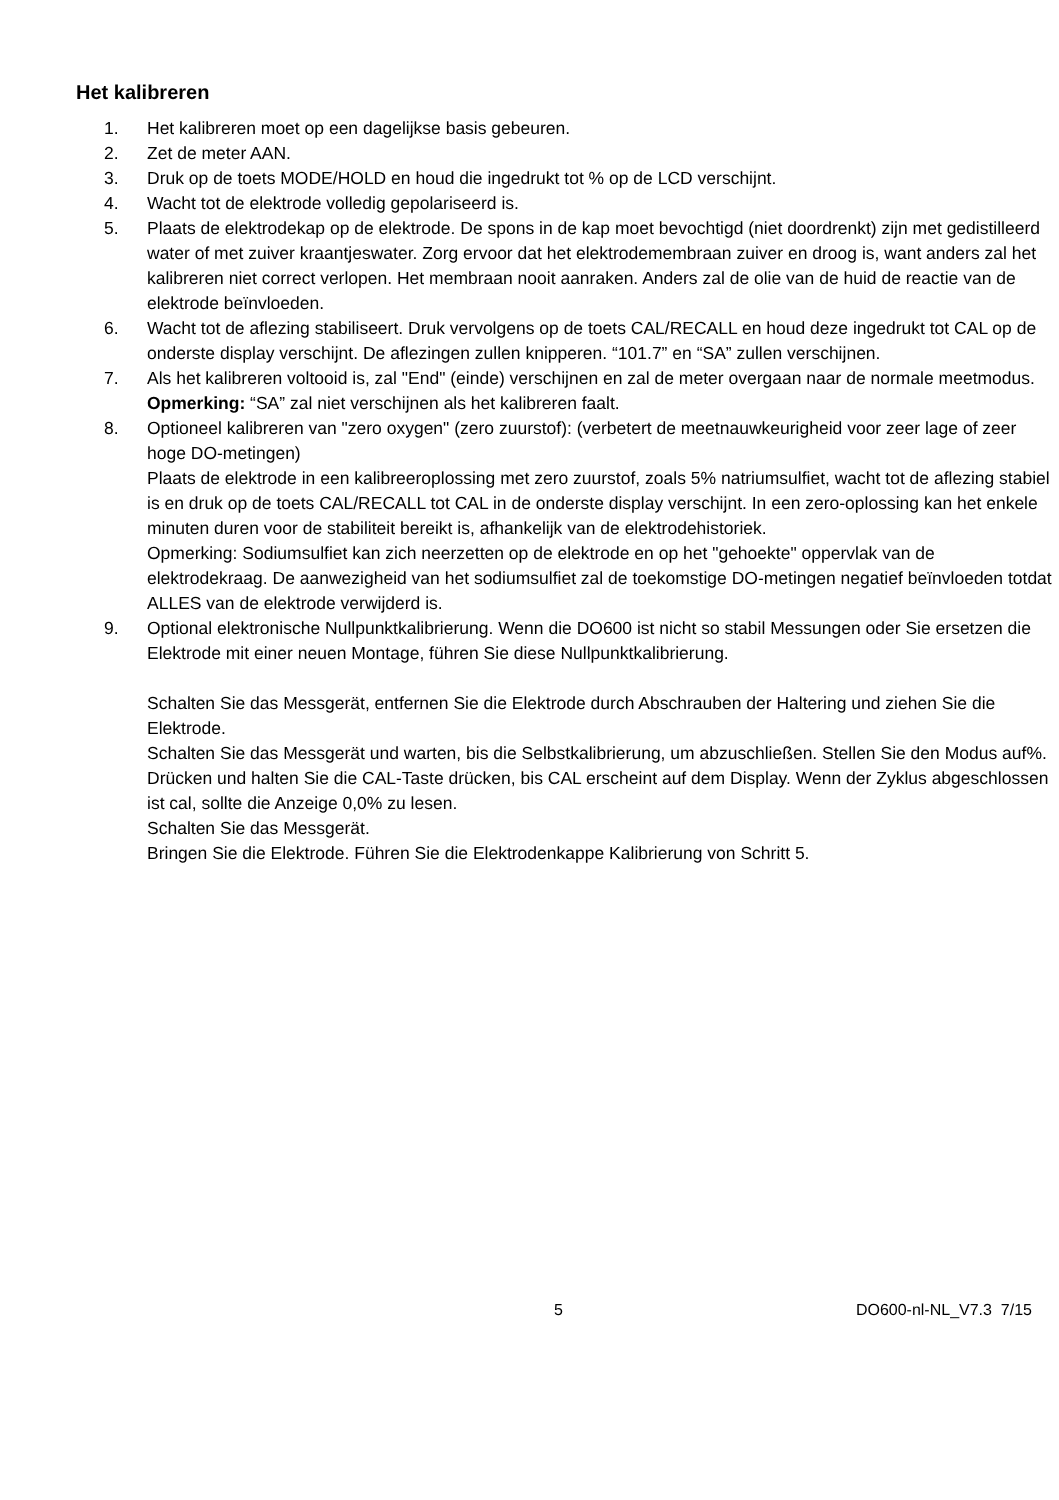Het kalibreren
1. Het kalibreren moet op een dagelijkse basis gebeuren.
2. Zet de meter AAN.
3. Druk op de toets MODE/HOLD en houd die ingedrukt tot % op de LCD verschijnt.
4. Wacht tot de elektrode volledig gepolariseerd is.
5. Plaats de elektrodekap op de elektrode. De spons in de kap moet bevochtigd (niet doordrenkt) zijn met gedistilleerd water of met zuiver kraantjeswater. Zorg ervoor dat het elektrodemembraan zuiver en droog is, want anders zal het kalibreren niet correct verlopen. Het membraan nooit aanraken. Anders zal de olie van de huid de reactie van de elektrode beïnvloeden.
6. Wacht tot de aflezing stabiliseert. Druk vervolgens op de toets CAL/RECALL en houd deze ingedrukt tot CAL op de onderste display verschijnt. De aflezingen zullen knipperen. “101.7” en “SA” zullen verschijnen.
7. Als het kalibreren voltooid is, zal "End" (einde) verschijnen en zal de meter overgaan naar de normale meetmodus.
Opmerking: “SA” zal niet verschijnen als het kalibreren faalt.
8. Optioneel kalibreren van "zero oxygen" (zero zuurstof): (verbetert de meetnauwkeurigheid voor zeer lage of zeer hoge DO-metingen)
Plaats de elektrode in een kalibreeroplossing met zero zuurstof, zoals 5% natriumsulfiet, wacht tot de aflezing stabiel is en druk op de toets CAL/RECALL tot CAL in de onderste display verschijnt. In een zero-oplossing kan het enkele minuten duren voor de stabiliteit bereikt is, afhankelijk van de elektrodehistoriek.
Opmerking: Sodiumsulfiet kan zich neerzetten op de elektrode en op het "gehoekte" oppervlak van de elektrodekraag. De aanwezigheid van het sodiumsulfiet zal de toekomstige DO-metingen negatief beïnvloeden totdat ALLES van de elektrode verwijderd is.
9. Optional elektronische Nullpunktkalibrierung. Wenn die DO600 ist nicht so stabil Messungen oder Sie ersetzen die Elektrode mit einer neuen Montage, führen Sie diese Nullpunktkalibrierung.
Schalten Sie das Messgerät, entfernen Sie die Elektrode durch Abschrauben der Haltering und ziehen Sie die Elektrode.
Schalten Sie das Messgerät und warten, bis die Selbstkalibrierung, um abzuschließen. Stellen Sie den Modus auf%.
Drücken und halten Sie die CAL-Taste drücken, bis CAL erscheint auf dem Display. Wenn der Zyklus abgeschlossen ist cal, sollte die Anzeige 0,0% zu lesen.
Schalten Sie das Messgerät.
Bringen Sie die Elektrode. Führen Sie die Elektrodenkappe Kalibrierung von Schritt 5.
5 DO600-nl-NL_V7.3 7/15